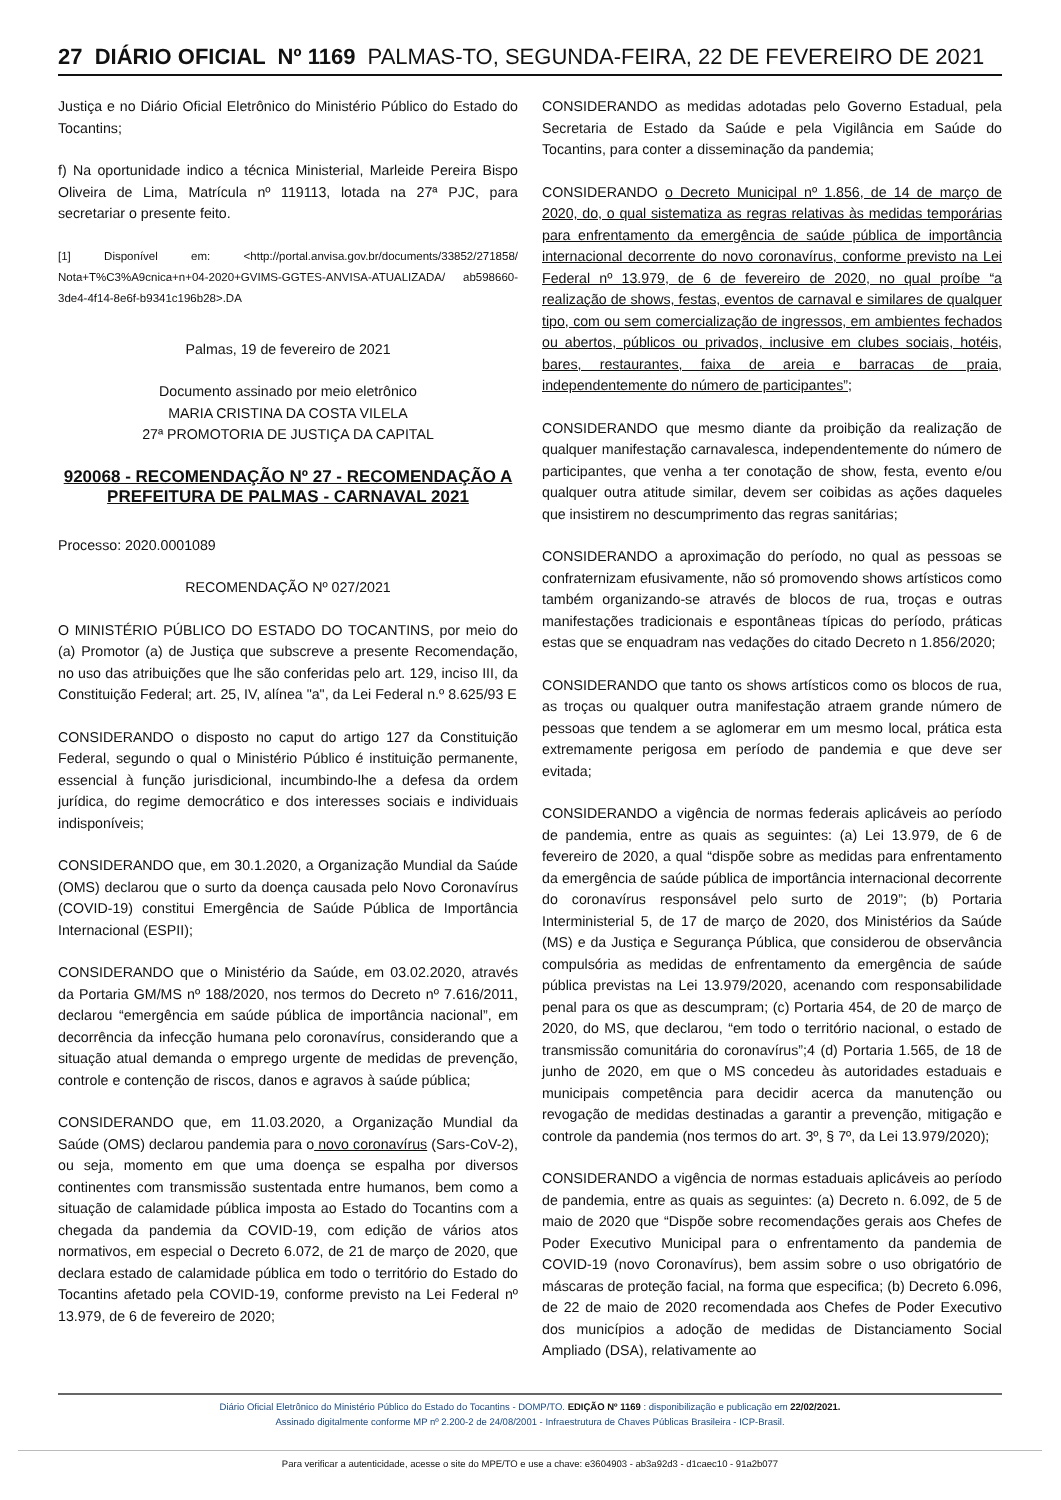27 DIÁRIO OFICIAL Nº 1169 PALMAS-TO, SEGUNDA-FEIRA, 22 DE FEVEREIRO DE 2021
Justiça e no Diário Oficial Eletrônico do Ministério Público do Estado do Tocantins;
f) Na oportunidade indico a técnica Ministerial, Marleide Pereira Bispo Oliveira de Lima, Matrícula nº 119113, lotada na 27ª PJC, para secretariar o presente feito.
[1] Disponível em: <http://portal.anvisa.gov.br/documents/33852/271858/ Nota+T%C3%A9cnica+n+04-2020+GVIMS-GGTES-ANVISA-ATUALIZADA/ ab598660-3de4-4f14-8e6f-b9341c196b28>.DA
Palmas, 19 de fevereiro de 2021
Documento assinado por meio eletrônico
MARIA CRISTINA DA COSTA VILELA
27ª PROMOTORIA DE JUSTIÇA DA CAPITAL
920068 - RECOMENDAÇÃO Nº 27 - RECOMENDAÇÃO A PREFEITURA DE PALMAS - CARNAVAL 2021
Processo: 2020.0001089
RECOMENDAÇÃO Nº 027/2021
O MINISTÉRIO PÚBLICO DO ESTADO DO TOCANTINS, por meio do (a) Promotor (a) de Justiça que subscreve a presente Recomendação, no uso das atribuições que lhe são conferidas pelo art. 129, inciso III, da Constituição Federal; art. 25, IV, alínea "a", da Lei Federal n.º 8.625/93 E
CONSIDERANDO o disposto no caput do artigo 127 da Constituição Federal, segundo o qual o Ministério Público é instituição permanente, essencial à função jurisdicional, incumbindo-lhe a defesa da ordem jurídica, do regime democrático e dos interesses sociais e individuais indisponíveis;
CONSIDERANDO que, em 30.1.2020, a Organização Mundial da Saúde (OMS) declarou que o surto da doença causada pelo Novo Coronavírus (COVID-19) constitui Emergência de Saúde Pública de Importância Internacional (ESPII);
CONSIDERANDO que o Ministério da Saúde, em 03.02.2020, através da Portaria GM/MS nº 188/2020, nos termos do Decreto nº 7.616/2011, declarou “emergência em saúde pública de importância nacional”, em decorrência da infecção humana pelo coronavírus, considerando que a situação atual demanda o emprego urgente de medidas de prevenção, controle e contenção de riscos, danos e agravos à saúde pública;
CONSIDERANDO que, em 11.03.2020, a Organização Mundial da Saúde (OMS) declarou pandemia para o novo coronavírus (Sars-CoV-2), ou seja, momento em que uma doença se espalha por diversos continentes com transmissão sustentada entre humanos, bem como a situação de calamidade pública imposta ao Estado do Tocantins com a chegada da pandemia da COVID-19, com edição de vários atos normativos, em especial o Decreto 6.072, de 21 de março de 2020, que declara estado de calamidade pública em todo o território do Estado do Tocantins afetado pela COVID-19, conforme previsto na Lei Federal nº 13.979, de 6 de fevereiro de 2020;
CONSIDERANDO as medidas adotadas pelo Governo Estadual, pela Secretaria de Estado da Saúde e pela Vigilância em Saúde do Tocantins, para conter a disseminação da pandemia;
CONSIDERANDO o Decreto Municipal nº 1.856, de 14 de março de 2020, do, o qual sistematiza as regras relativas às medidas temporárias para enfrentamento da emergência de saúde pública de importância internacional decorrente do novo coronavírus, conforme previsto na Lei Federal nº 13.979, de 6 de fevereiro de 2020, no qual proíbe “a realização de shows, festas, eventos de carnaval e similares de qualquer tipo, com ou sem comercialização de ingressos, em ambientes fechados ou abertos, públicos ou privados, inclusive em clubes sociais, hotéis, bares, restaurantes, faixa de areia e barracas de praia, independentemente do número de participantes”;
CONSIDERANDO que mesmo diante da proibição da realização de qualquer manifestação carnavalesca, independentemente do número de participantes, que venha a ter conotação de show, festa, evento e/ou qualquer outra atitude similar, devem ser coibidas as ações daqueles que insistirem no descumprimento das regras sanitárias;
CONSIDERANDO a aproximação do período, no qual as pessoas se confraternizam efusivamente, não só promovendo shows artísticos como também organizando-se através de blocos de rua, troças e outras manifestações tradicionais e espontâneas típicas do período, práticas estas que se enquadram nas vedações do citado Decreto n 1.856/2020;
CONSIDERANDO que tanto os shows artísticos como os blocos de rua, as troças ou qualquer outra manifestação atraem grande número de pessoas que tendem a se aglomerar em um mesmo local, prática esta extremamente perigosa em período de pandemia e que deve ser evitada;
CONSIDERANDO a vigência de normas federais aplicáveis ao período de pandemia, entre as quais as seguintes: (a) Lei 13.979, de 6 de fevereiro de 2020, a qual “dispõe sobre as medidas para enfrentamento da emergência de saúde pública de importância internacional decorrente do coronavírus responsável pelo surto de 2019”; (b) Portaria Interministerial 5, de 17 de março de 2020, dos Ministérios da Saúde (MS) e da Justiça e Segurança Pública, que considerou de observância compulsória as medidas de enfrentamento da emergência de saúde pública previstas na Lei 13.979/2020, acenando com responsabilidade penal para os que as descumpram; (c) Portaria 454, de 20 de março de 2020, do MS, que declarou, “em todo o território nacional, o estado de transmissão comunitária do coronavírus”;4 (d) Portaria 1.565, de 18 de junho de 2020, em que o MS concedeu às autoridades estaduais e municipais competência para decidir acerca da manutenção ou revogação de medidas destinadas a garantir a prevenção, mitigação e controle da pandemia (nos termos do art. 3º, § 7º, da Lei 13.979/2020);
CONSIDERANDO a vigência de normas estaduais aplicáveis ao período de pandemia, entre as quais as seguintes: (a) Decreto n. 6.092, de 5 de maio de 2020 que “Dispõe sobre recomendações gerais aos Chefes de Poder Executivo Municipal para o enfrentamento da pandemia de COVID-19 (novo Coronavírus), bem assim sobre o uso obrigatório de máscaras de proteção facial, na forma que especifica; (b) Decreto 6.096, de 22 de maio de 2020 recomendada aos Chefes de Poder Executivo dos municípios a adoção de medidas de Distanciamento Social Ampliado (DSA), relativamente ao
Diário Oficial Eletrônico do Ministério Público do Estado do Tocantins - DOMP/TO. EDIÇÃO Nº 1169 : disponibilização e publicação em 22/02/2021.
Assinado digitalmente conforme MP nº 2.200-2 de 24/08/2001 - Infraestrutura de Chaves Públicas Brasileira - ICP-Brasil.
Para verificar a autenticidade, acesse o site do MPE/TO e use a chave: e3604903 - ab3a92d3 - d1caec10 - 91a2b077